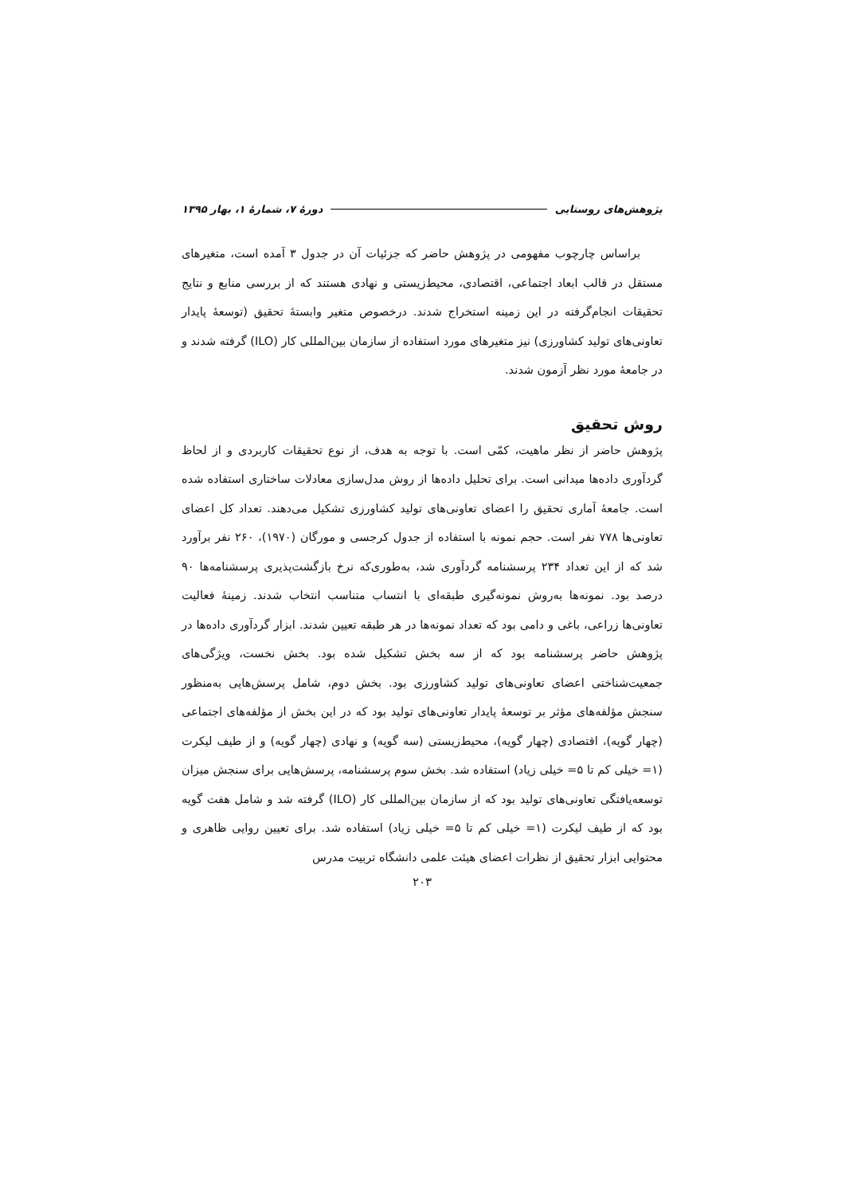پژوهش‌های روستایی دورهٔ ۷، شمارهٔ ۱، بهار ۱۳۹۵
براساس چارچوب مفهومی در پژوهش حاضر که جزئیات آن در جدول ۳ آمده است، متغیرهای مستقل در قالب ابعاد اجتماعی، اقتصادی، محیط‌زیستی و نهادی هستند که از بررسی منابع و نتایج تحقیقات انجام‌گرفته در این زمینه استخراج شدند. درخصوص متغیر وابستهٔ تحقیق (توسعهٔ پایدار تعاونی‌های تولید کشاورزی) نیز متغیرهای مورد استفاده از سازمان بین‌المللی کار (ILO) گرفته شدند و در جامعهٔ مورد نظر آزمون شدند.
روش تحقیق
پژوهش حاضر از نظر ماهیت، کمّی است. با توجه به هدف، از نوع تحقیقات کاربردی و از لحاظ گردآوری داده‌ها میدانی است. برای تحلیل داده‌ها از روش مدل‌سازی معادلات ساختاری استفاده شده است. جامعهٔ آماری تحقیق را اعضای تعاونی‌های تولید کشاورزی تشکیل می‌دهند. تعداد کل اعضای تعاونی‌ها ۷۷۸ نفر است. حجم نمونه با استفاده از جدول کرجسی و مورگان (۱۹۷۰)، ۲۶۰ نفر برآورد شد که از این تعداد ۲۳۴ پرسشنامه گردآوری شد، به‌طوری‌که نرخ بازگشت‌پذیری پرسشنامه‌ها ۹۰ درصد بود. نمونه‌ها به‌روش نمونه‌گیری طبقه‌ای با انتساب متناسب انتخاب شدند. زمینهٔ فعالیت تعاونی‌ها زراعی، باغی و دامی بود که تعداد نمونه‌ها در هر طبقه تعیین شدند. ابزار گردآوری داده‌ها در پژوهش حاضر پرسشنامه بود که از سه بخش تشکیل شده بود. بخش نخست، ویژگی‌های جمعیت‌شناختی اعضای تعاونی‌های تولید کشاورزی بود. بخش دوم، شامل پرسش‌هایی به‌منظور سنجش مؤلفه‌های مؤثر بر توسعهٔ پایدار تعاونی‌های تولید بود که در این بخش از مؤلفه‌های اجتماعی (چهار گویه)، اقتصادی (چهار گویه)، محیط‌زیستی (سه گویه) و نهادی (چهار گویه) و از طیف لیکرت (۱= خیلی کم تا ۵= خیلی زیاد) استفاده شد. بخش سوم پرسشنامه، پرسش‌هایی برای سنجش میزان توسعه‌یافتگی تعاونی‌های تولید بود که از سازمان بین‌المللی کار (ILO) گرفته شد و شامل هفت گویه بود که از طیف لیکرت (۱= خیلی کم تا ۵= خیلی زیاد) استفاده شد. برای تعیین روایی ظاهری و محتوایی ابزار تحقیق از نظرات اعضای هیئت علمی دانشگاه تربیت مدرس
۲۰۳